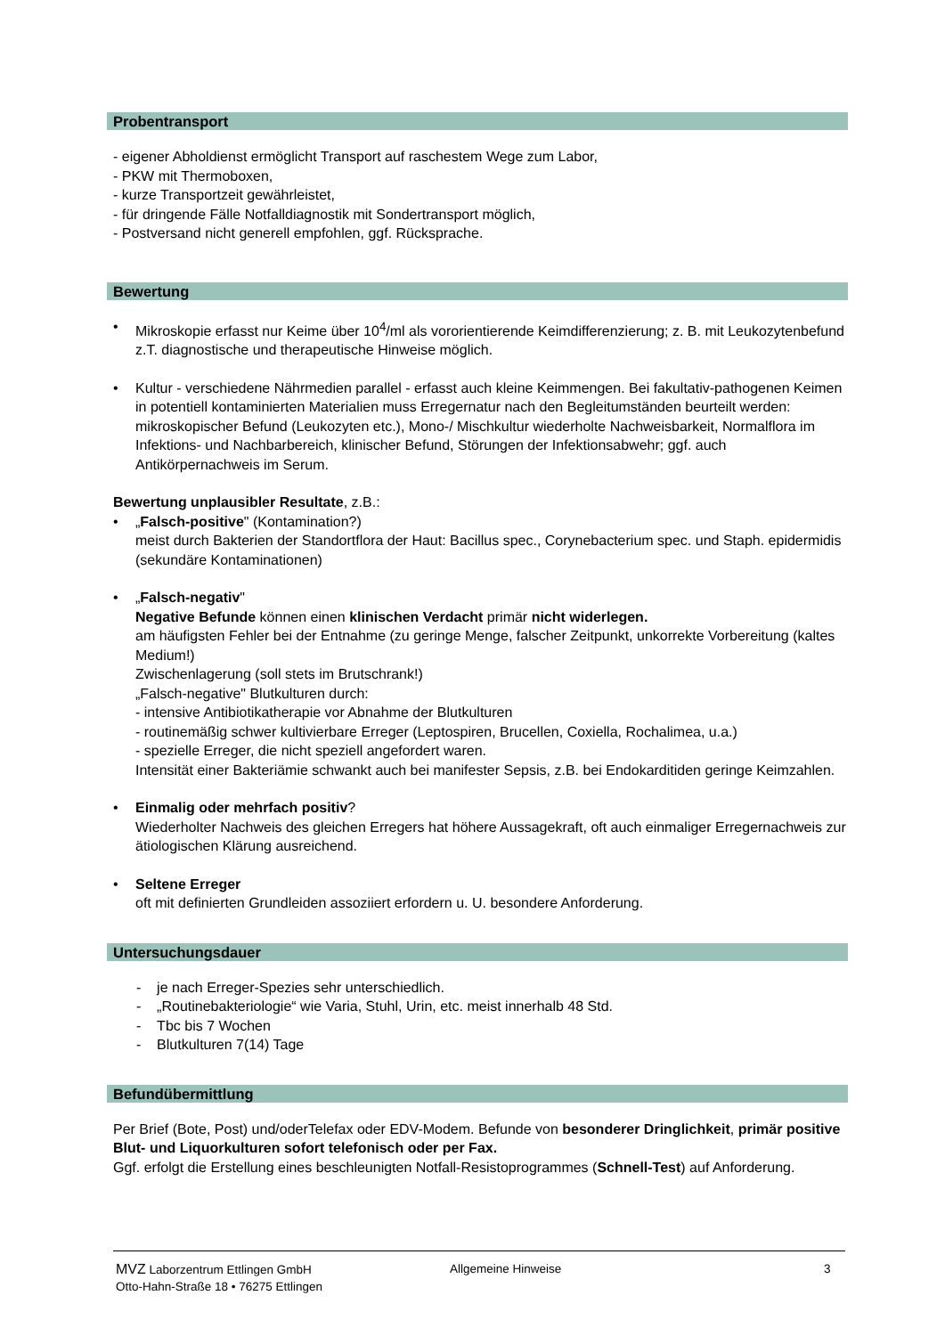Probentransport
- eigener Abholdienst ermöglicht Transport auf raschestem Wege zum Labor,
- PKW mit Thermoboxen,
- kurze Transportzeit gewährleistet,
- für dringende Fälle Notfalldiagnostik mit Sondertransport möglich,
- Postversand nicht generell empfohlen, ggf. Rücksprache.
Bewertung
• Mikroskopie erfasst nur Keime über 10<sup>4</sup>/ml als vororientierende Keimdifferenzierung; z. B. mit Leukozytenbefund z.T. diagnostische und therapeutische Hinweise möglich.
• Kultur - verschiedene Nährmedien parallel - erfasst auch kleine Keimmengen. Bei fakultativ-pathogenen Keimen in potentiell kontaminierten Materialien muss Erregernatur nach den Begleitumständen beurteilt werden: mikroskopischer Befund (Leukozyten etc.), Mono-/ Mischkultur wiederholte Nachweisbarkeit, Normalflora im Infektions- und Nachbarbereich, klinischer Befund, Störungen der Infektionsabwehr; ggf. auch Antikörpernachweis im Serum.
Bewertung unplausibler Resultate, z.B.:
• „Falsch-positive" (Kontamination?)
meist durch Bakterien der Standortflora der Haut: Bacillus spec., Corynebacterium spec. und Staph. epidermidis (sekundäre Kontaminationen)
• „Falsch-negativ"
Negative Befunde können einen klinischen Verdacht primär nicht widerlegen.
am häufigsten Fehler bei der Entnahme (zu geringe Menge, falscher Zeitpunkt, unkorrekte Vorbereitung (kaltes Medium!)
Zwischenlagerung (soll stets im Brutschrank!)
„Falsch-negative" Blutkulturen durch:
- intensive Antibiotikatherapie vor Abnahme der Blutkulturen
- routinemäßig schwer kultivierbare Erreger (Leptospiren, Brucellen, Coxiella, Rochalimea, u.a.)
- spezielle Erreger, die nicht speziell angefordert waren.
Intensität einer Bakteriämie schwankt auch bei manifester Sepsis, z.B. bei Endokarditiden geringe Keimzahlen.
• Einmalig oder mehrfach positiv?
Wiederholter Nachweis des gleichen Erregers hat höhere Aussagekraft, oft auch einmaliger Erregernachweis zur ätiologischen Klärung ausreichend.
• Seltene Erreger
oft mit definierten Grundleiden assoziiert erfordern u. U. besondere Anforderung.
Untersuchungsdauer
- je nach Erreger-Spezies sehr unterschiedlich.
- „Routinebakteriologie“ wie Varia, Stuhl, Urin, etc. meist innerhalb 48 Std.
- Tbc bis 7 Wochen
- Blutkulturen 7(14) Tage
Befundübermittlung
Per Brief (Bote, Post) und/oderTelefax oder EDV-Modem. Befunde von besonderer Dringlichkeit, primär positive Blut- und Liquorkulturen sofort telefonisch oder per Fax.
Ggf. erfolgt die Erstellung eines beschleunigten Notfall-Resistoprogrammes (Schnell-Test) auf Anforderung.
MVZ Laborzentrum Ettlingen GmbH
Otto-Hahn-Straße 18 • 76275 Ettlingen
Allgemeine Hinweise 3